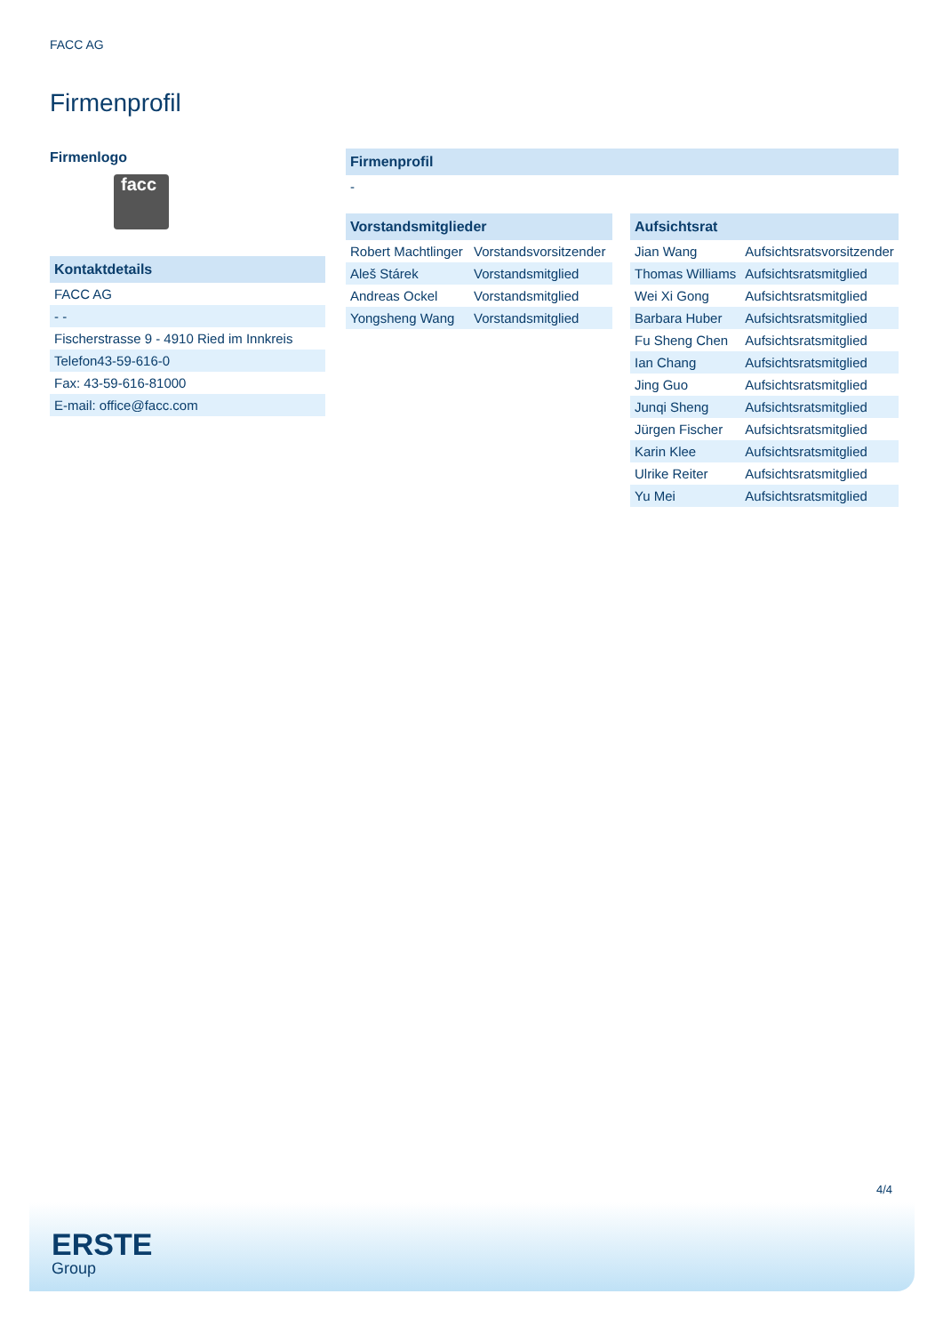FACC AG
Firmenprofil
Firmenlogo
facc
| Kontaktdetails |
| --- |
| FACC AG |
| - - |
| Fischerstrasse 9 - 4910 Ried im Innkreis |
| Telefon43-59-616-0 |
| Fax: 43-59-616-81000 |
| E-mail: office@facc.com |
| Firmenprofil |
| --- |
| - |
| Vorstandsmitglieder | |
| --- | --- |
| Robert Machtlinger | Vorstandsvorsitzender |
| Aleš Stárek | Vorstandsmitglied |
| Andreas Ockel | Vorstandsmitglied |
| Yongsheng Wang | Vorstandsmitglied |
| Aufsichtsrat | |
| --- | --- |
| Jian Wang | Aufsichtsratsvorsitzender |
| Thomas Williams | Aufsichtsratsmitglied |
| Wei Xi Gong | Aufsichtsratsmitglied |
| Barbara Huber | Aufsichtsratsmitglied |
| Fu Sheng Chen | Aufsichtsratsmitglied |
| Ian Chang | Aufsichtsratsmitglied |
| Jing Guo | Aufsichtsratsmitglied |
| Junqi Sheng | Aufsichtsratsmitglied |
| Jürgen Fischer | Aufsichtsratsmitglied |
| Karin Klee | Aufsichtsratsmitglied |
| Ulrike Reiter | Aufsichtsratsmitglied |
| Yu Mei | Aufsichtsratsmitglied |
4/4
ERSTE
Group